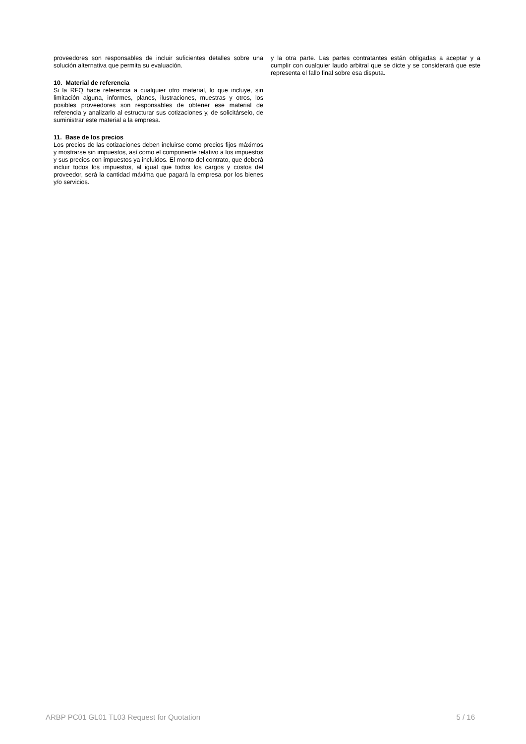proveedores son responsables de incluir suficientes detalles sobre una solución alternativa que permita su evaluación.
10. Material de referencia
Si la RFQ hace referencia a cualquier otro material, lo que incluye, sin limitación alguna, informes, planes, ilustraciones, muestras y otros, los posibles proveedores son responsables de obtener ese material de referencia y analizarlo al estructurar sus cotizaciones y, de solicitárselo, de suministrar este material a la empresa.
11. Base de los precios
Los precios de las cotizaciones deben incluirse como precios fijos máximos y mostrarse sin impuestos, así como el componente relativo a los impuestos y sus precios con impuestos ya incluidos. El monto del contrato, que deberá incluir todos los impuestos, al igual que todos los cargos y costos del proveedor, será la cantidad máxima que pagará la empresa por los bienes y/o servicios.
y la otra parte. Las partes contratantes están obligadas a aceptar y a cumplir con cualquier laudo arbitral que se dicte y se considerará que este representa el fallo final sobre esa disputa.
ARBP PC01 GL01 TL03 Request for Quotation 5 / 16